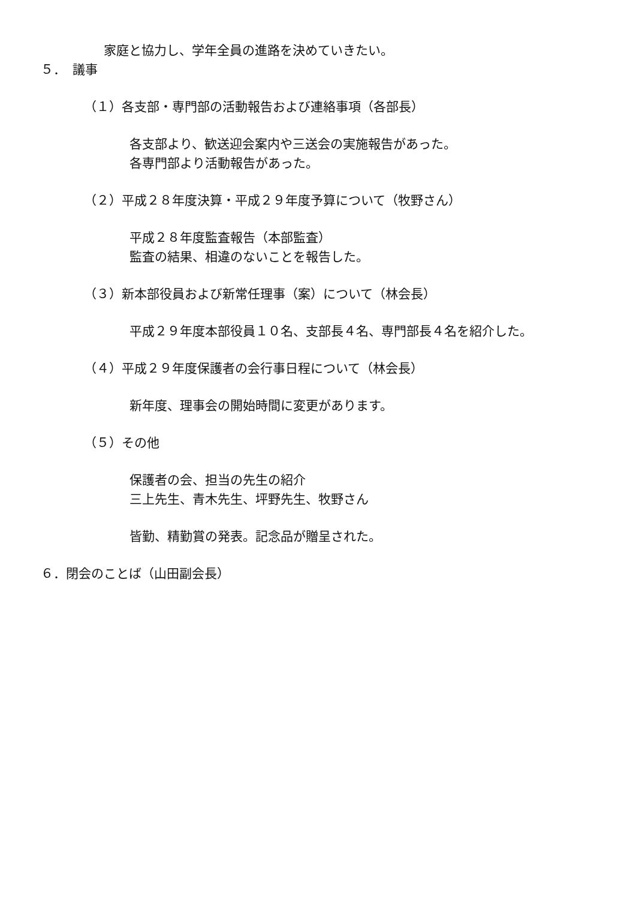家庭と協力し、学年全員の進路を決めていきたい。
５．　議事
（１）各支部・専門部の活動報告および連絡事項（各部長）
各支部より、歓送迎会案内や三送会の実施報告があった。
各専門部より活動報告があった。
（２）平成２８年度決算・平成２９年度予算について（牧野さん）
平成２８年度監査報告（本部監査）
監査の結果、相違のないことを報告した。
（３）新本部役員および新常任理事（案）について（林会長）
平成２９年度本部役員１０名、支部長４名、専門部長４名を紹介した。
（４）平成２９年度保護者の会行事日程について（林会長）
新年度、理事会の開始時間に変更があります。
（５）その他
保護者の会、担当の先生の紹介
三上先生、青木先生、坪野先生、牧野さん
皆勤、精勤賞の発表。記念品が贈呈された。
６．閉会のことば（山田副会長）